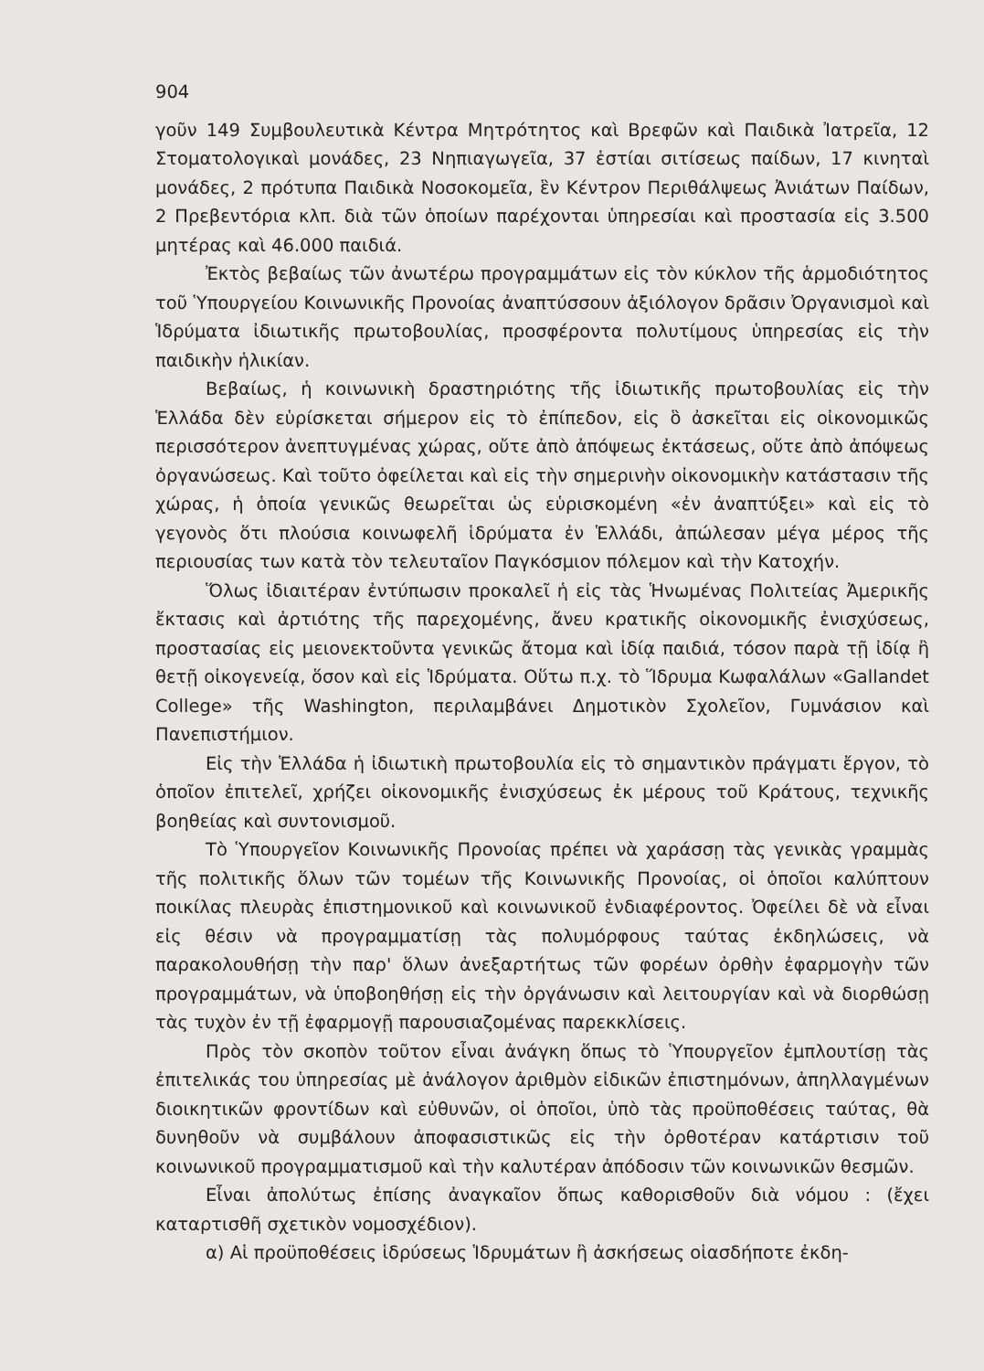904
γοῦν 149 Συμβουλευτικὰ Κέντρα Μητρότητος καὶ Βρεφῶν καὶ Παιδικὰ Ἰατρεῖα, 12 Στοματολογικαὶ μονάδες, 23 Νηπιαγωγεῖα, 37 ἑστίαι σιτίσεως παίδων, 17 κινηταὶ μονάδες, 2 πρότυπα Παιδικὰ Νοσοκομεῖα, ἓν Κέντρον Περιθάλψεως Ἀνιάτων Παίδων, 2 Πρεβεντόρια κλπ. διὰ τῶν ὁποίων παρέχονται ὑπηρεσίαι καὶ προστασία εἰς 3.500 μητέρας καὶ 46.000 παιδιά.
Ἐκτὸς βεβαίως τῶν ἀνωτέρω προγραμμάτων εἰς τὸν κύκλον τῆς ἁρμοδιότητος τοῦ Ὑπουργείου Κοινωνικῆς Προνοίας ἀναπτύσσουν ἀξιόλογον δρᾶσιν Ὀργανισμοὶ καὶ Ἱδρύματα ἰδιωτικῆς πρωτοβουλίας, προσφέροντα πολυτίμους ὑπηρεσίας εἰς τὴν παιδικὴν ἡλικίαν.
Βεβαίως, ἡ κοινωνικὴ δραστηριότης τῆς ἰδιωτικῆς πρωτοβουλίας εἰς τὴν Ἑλλάδα δὲν εὑρίσκεται σήμερον εἰς τὸ ἐπίπεδον, εἰς ὃ ἀσκεῖται εἰς οἰκονομικῶς περισσότερον ἀνεπτυγμένας χώρας, οὔτε ἀπὸ ἀπόψεως ἐκτάσεως, οὔτε ἀπὸ ἀπόψεως ὀργανώσεως. Καὶ τοῦτο ὀφείλεται καὶ εἰς τὴν σημερινὴν οἰκονομικὴν κατάστασιν τῆς χώρας, ἡ ὁποία γενικῶς θεωρεῖται ὡς εὑρισκομένη «ἐν ἀναπτύξει» καὶ εἰς τὸ γεγονὸς ὅτι πλούσια κοινωφελῆ ἱδρύματα ἐν Ἑλλάδι, ἀπώλεσαν μέγα μέρος τῆς περιουσίας των κατὰ τὸν τελευταῖον Παγκόσμιον πόλεμον καὶ τὴν Κατοχήν.
Ὅλως ἰδιαιτέραν ἐντύπωσιν προκαλεῖ ἡ εἰς τὰς Ἡνωμένας Πολιτείας Ἀμερικῆς ἔκτασις καὶ ἀρτιότης τῆς παρεχομένης, ἄνευ κρατικῆς οἰκονομικῆς ἐνισχύσεως, προστασίας εἰς μειονεκτοῦντα γενικῶς ἄτομα καὶ ἰδίᾳ παιδιά, τόσον παρὰ τῇ ἰδίᾳ ἢ θετῇ οἰκογενείᾳ, ὅσον καὶ εἰς Ἱδρύματα. Οὕτω π.χ. τὸ Ἵδρυμα Κωφαλάλων «Gallandet College» τῆς Washington, περιλαμβάνει Δημοτικὸν Σχολεῖον, Γυμνάσιον καὶ Πανεπιστήμιον.
Εἰς τὴν Ἑλλάδα ἡ ἰδιωτικὴ πρωτοβουλία εἰς τὸ σημαντικὸν πράγματι ἔργον, τὸ ὁποῖον ἐπιτελεῖ, χρήζει οἰκονομικῆς ἐνισχύσεως ἐκ μέρους τοῦ Κράτους, τεχνικῆς βοηθείας καὶ συντονισμοῦ.
Τὸ Ὑπουργεῖον Κοινωνικῆς Προνοίας πρέπει νὰ χαράσσῃ τὰς γενικὰς γραμμὰς τῆς πολιτικῆς ὅλων τῶν τομέων τῆς Κοινωνικῆς Προνοίας, οἱ ὁποῖοι καλύπτουν ποικίλας πλευρὰς ἐπιστημονικοῦ καὶ κοινωνικοῦ ἐνδιαφέροντος. Ὀφείλει δὲ νὰ εἶναι εἰς θέσιν νὰ προγραμματίσῃ τὰς πολυμόρφους ταύτας ἐκδηλώσεις, νὰ παρακολουθήσῃ τὴν παρ' ὅλων ἀνεξαρτήτως τῶν φορέων ὀρθὴν ἐφαρμογὴν τῶν προγραμμάτων, νὰ ὑποβοηθήσῃ εἰς τὴν ὀργάνωσιν καὶ λειτουργίαν καὶ νὰ διορθώσῃ τὰς τυχὸν ἐν τῇ ἐφαρμογῇ παρουσιαζομένας παρεκκλίσεις.
Πρὸς τὸν σκοπὸν τοῦτον εἶναι ἀνάγκη ὅπως τὸ Ὑπουργεῖον ἐμπλουτίσῃ τὰς ἐπιτελικάς του ὑπηρεσίας μὲ ἀνάλογον ἀριθμὸν εἰδικῶν ἐπιστημόνων, ἀπηλλαγμένων διοικητικῶν φροντίδων καὶ εὐθυνῶν, οἱ ὁποῖοι, ὑπὸ τὰς προϋποθέσεις ταύτας, θὰ δυνηθοῦν νὰ συμβάλουν ἀποφασιστικῶς εἰς τὴν ὀρθοτέραν κατάρτισιν τοῦ κοινωνικοῦ προγραμματισμοῦ καὶ τὴν καλυτέραν ἀπόδοσιν τῶν κοινωνικῶν θεσμῶν.
Εἶναι ἀπολύτως ἐπίσης ἀναγκαῖον ὅπως καθορισθοῦν διὰ νόμου : (ἔχει καταρτισθῆ σχετικὸν νομοσχέδιον).
α) Αἱ προϋποθέσεις ἱδρύσεως Ἱδρυμάτων ἢ ἀσκήσεως οἱασδήποτε ἐκδη-